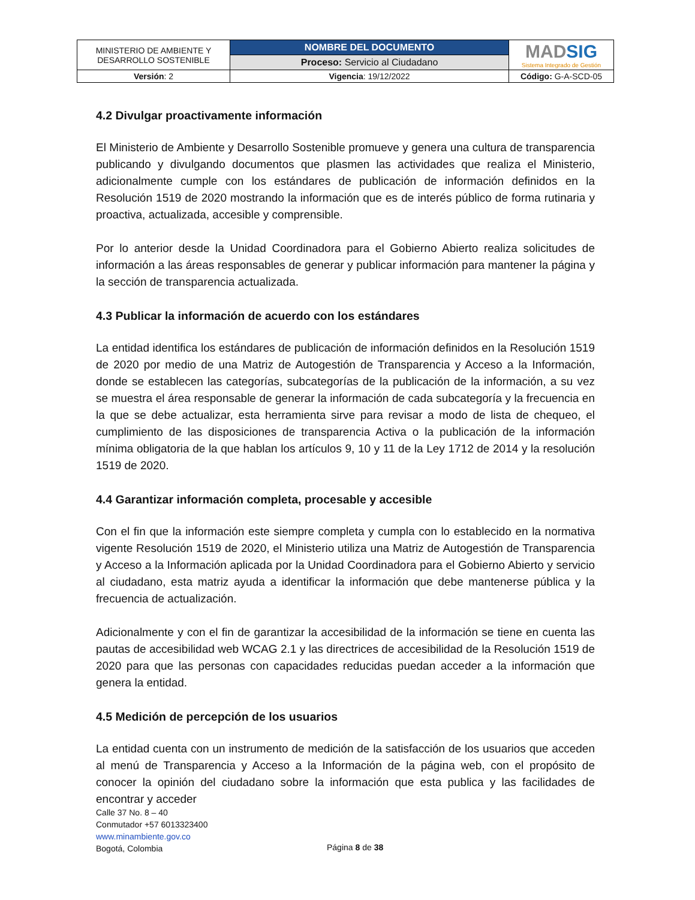| MINISTERIO DE AMBIENTE Y DESARROLLO SOSTENIBLE | NOMBRE DEL DOCUMENTO | MAD SIG Sistema Integrado de Gestión |
| | Proceso: Servicio al Ciudadano | |
| Versión : 2 | Vigencia : 19/12/2022 | Código: G-A-SCD-05 |
4.2 Divulgar proactivamente información
El Ministerio de Ambiente y Desarrollo Sostenible promueve y genera una cultura de transparencia publicando y divulgando documentos que plasmen las actividades que realiza el Ministerio, adicionalmente cumple con los estándares de publicación de información definidos en la Resolución 1519 de 2020 mostrando la información que es de interés público de forma rutinaria y proactiva, actualizada, accesible y comprensible.
Por lo anterior desde la Unidad Coordinadora para el Gobierno Abierto realiza solicitudes de información a las áreas responsables de generar y publicar información para mantener la página y la sección de transparencia actualizada.
4.3 Publicar la información de acuerdo con los estándares
La entidad identifica los estándares de publicación de información definidos en la Resolución 1519 de 2020 por medio de una Matriz de Autogestión de Transparencia y Acceso a la Información, donde se establecen las categorías, subcategorías de la publicación de la información, a su vez se muestra el área responsable de generar la información de cada subcategoría y la frecuencia en la que se debe actualizar, esta herramienta sirve para revisar a modo de lista de chequeo, el cumplimiento de las disposiciones de transparencia Activa o la publicación de la información mínima obligatoria de la que hablan los artículos 9, 10 y 11 de la Ley 1712 de 2014 y la resolución 1519 de 2020.
4.4 Garantizar información completa, procesable y accesible
Con el fin que la información este siempre completa y cumpla con lo establecido en la normativa vigente Resolución 1519 de 2020, el Ministerio utiliza una Matriz de Autogestión de Transparencia y Acceso a la Información aplicada por la Unidad Coordinadora para el Gobierno Abierto y servicio al ciudadano, esta matriz ayuda a identificar la información que debe mantenerse pública y la frecuencia de actualización.
Adicionalmente y con el fin de garantizar la accesibilidad de la información se tiene en cuenta las pautas de accesibilidad web WCAG 2.1 y las directrices de accesibilidad de la Resolución 1519 de 2020 para que las personas con capacidades reducidas puedan acceder a la información que genera la entidad.
4.5 Medición de percepción de los usuarios
La entidad cuenta con un instrumento de medición de la satisfacción de los usuarios que acceden al menú de Transparencia y Acceso a la Información de la página web, con el propósito de conocer la opinión del ciudadano sobre la información que esta publica y las facilidades de encontrar y acceder
Calle 37 No. 8 – 40
Conmutador +57 6013323400
www.minambiente.gov.co
Bogotá, Colombia
Página 8 de 38